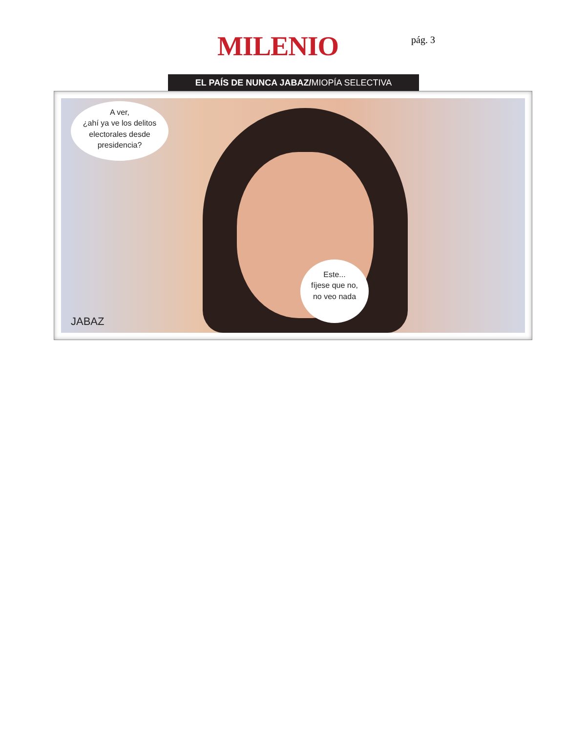MILENIO pág. 3
EL PAÍS DE NUNCA JABAZ/MIOPÍA SELECTIVA
A ver,
¿ahí ya ve los delitos
electorales desde
presidencia?
Este...
fíjese que no,
no veo nada
JABAZ